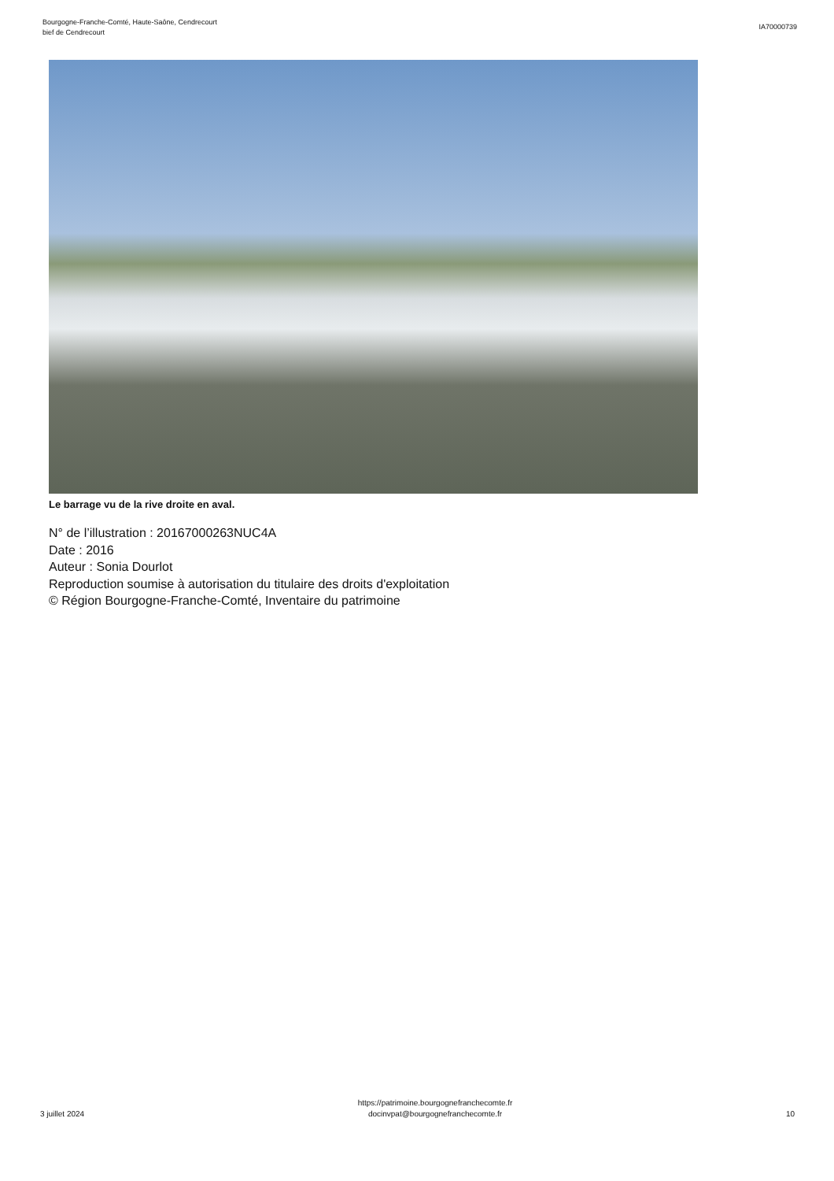Bourgogne-Franche-Comté, Haute-Saône, Cendrecourt
bief de Cendrecourt
IA70000739
Le barrage vu de la rive droite en aval.
N° de l’illustration : 20167000263NUC4A
Date : 2016
Auteur : Sonia Dourlot
Reproduction soumise à autorisation du titulaire des droits d'exploitation
© Région Bourgogne-Franche-Comté, Inventaire du patrimoine
3 juillet 2024
https://patrimoine.bourgognefranchecomte.fr
docinvpat@bourgognefranchecomte.fr
10